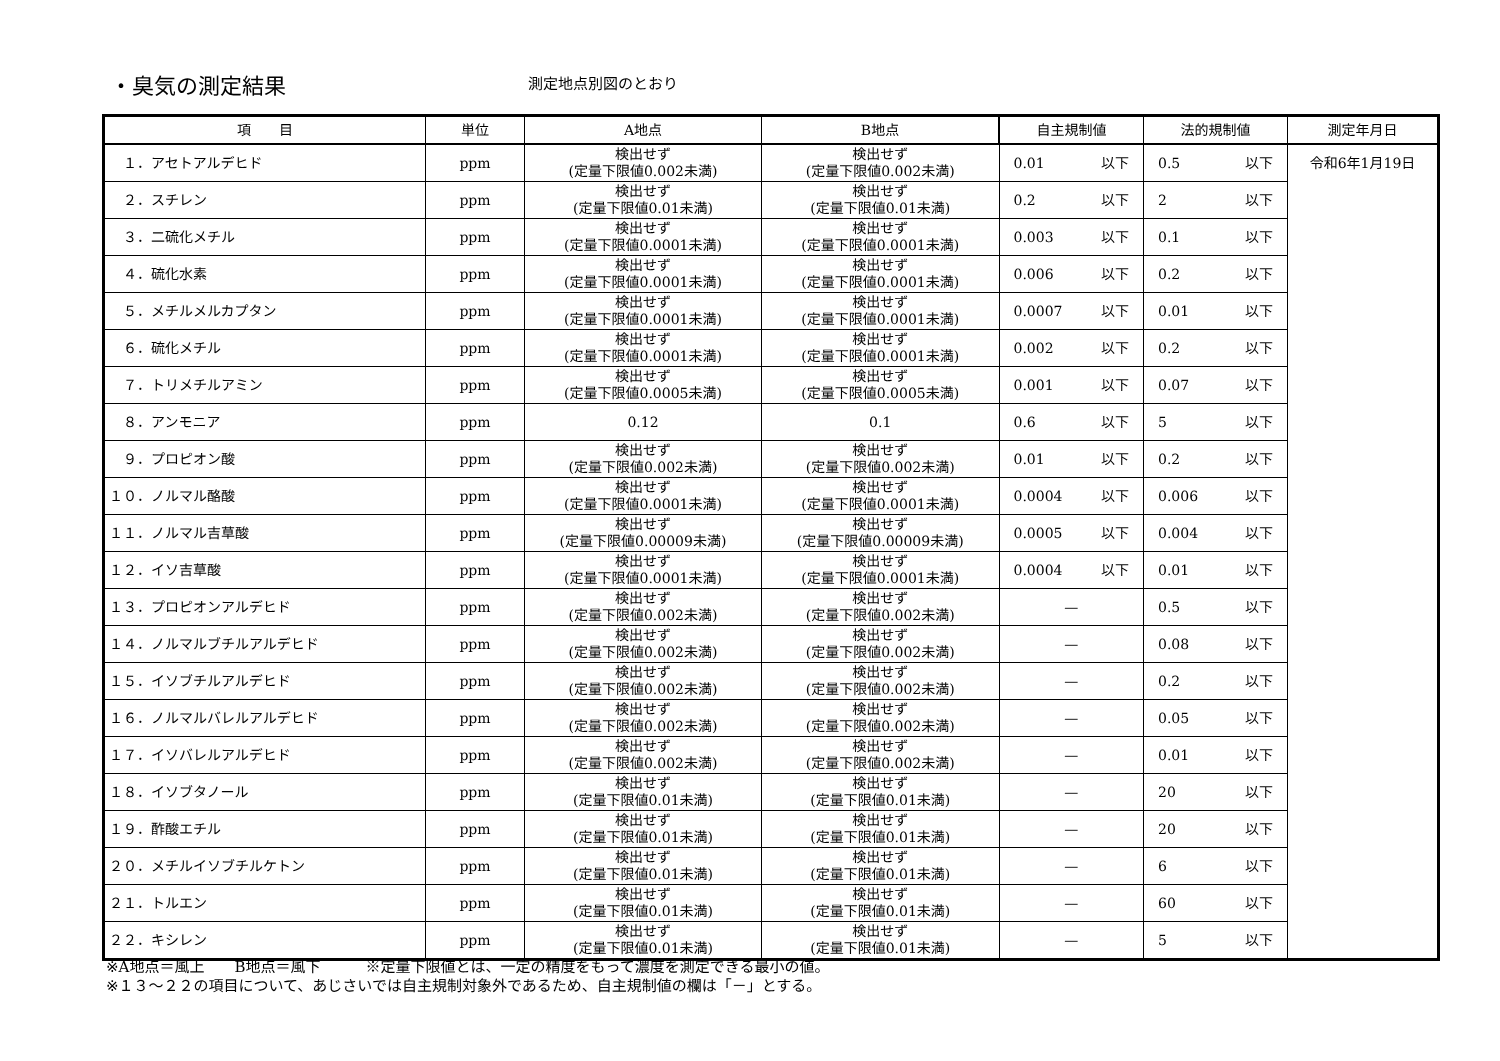・臭気の測定結果 測定地点別図のとおり
| 項 目 | 単位 | A地点 | B地点 | 自主規制値 | 法的規制値 | 測定年月日 |
| --- | --- | --- | --- | --- | --- | --- |
| １．アセトアルデヒド | ppm | 検出せず (定量下限値0.002未満) | 検出せず (定量下限値0.002未満) | 0.01 以下 | 0.5 以下 | 令和6年1月19日 |
| ２．スチレン | ppm | 検出せず (定量下限値0.01未満) | 検出せず (定量下限値0.01未満) | 0.2 以下 | 2 以下 | |
| ３．二硫化メチル | ppm | 検出せず (定量下限値0.0001未満) | 検出せず (定量下限値0.0001未満) | 0.003 以下 | 0.1 以下 | |
| ４．硫化水素 | ppm | 検出せず (定量下限値0.0001未満) | 検出せず (定量下限値0.0001未満) | 0.006 以下 | 0.2 以下 | |
| ５．メチルメルカプタン | ppm | 検出せず (定量下限値0.0001未満) | 検出せず (定量下限値0.0001未満) | 0.0007 以下 | 0.01 以下 | |
| ６．硫化メチル | ppm | 検出せず (定量下限値0.0001未満) | 検出せず (定量下限値0.0001未満) | 0.002 以下 | 0.2 以下 | |
| ７．トリメチルアミン | ppm | 検出せず (定量下限値0.0005未満) | 検出せず (定量下限値0.0005未満) | 0.001 以下 | 0.07 以下 | |
| ８．アンモニア | ppm | 0.12 | 0.1 | 0.6 以下 | 5 以下 | |
| ９．プロピオン酸 | ppm | 検出せず (定量下限値0.002未満) | 検出せず (定量下限値0.002未満) | 0.01 以下 | 0.2 以下 | |
| １０．ノルマル酪酸 | ppm | 検出せず (定量下限値0.0001未満) | 検出せず (定量下限値0.0001未満) | 0.0004 以下 | 0.006 以下 | |
| １１．ノルマル吉草酸 | ppm | 検出せず (定量下限値0.00009未満) | 検出せず (定量下限値0.00009未満) | 0.0005 以下 | 0.004 以下 | |
| １２．イソ吉草酸 | ppm | 検出せず (定量下限値0.0001未満) | 検出せず (定量下限値0.0001未満) | 0.0004 以下 | 0.01 以下 | |
| １３．プロピオンアルデヒド | ppm | 検出せず (定量下限値0.002未満) | 検出せず (定量下限値0.002未満) | — | 0.5 以下 | |
| １４．ノルマルブチルアルデヒド | ppm | 検出せず (定量下限値0.002未満) | 検出せず (定量下限値0.002未満) | — | 0.08 以下 | |
| １５．イソブチルアルデヒド | ppm | 検出せず (定量下限値0.002未満) | 検出せず (定量下限値0.002未満) | — | 0.2 以下 | |
| １６．ノルマルバレルアルデヒド | ppm | 検出せず (定量下限値0.002未満) | 検出せず (定量下限値0.002未満) | — | 0.05 以下 | |
| １７．イソバレルアルデヒド | ppm | 検出せず (定量下限値0.002未満) | 検出せず (定量下限値0.002未満) | — | 0.01 以下 | |
| １８．イソブタノール | ppm | 検出せず (定量下限値0.01未満) | 検出せず (定量下限値0.01未満) | — | 20 以下 | |
| １９．酢酸エチル | ppm | 検出せず (定量下限値0.01未満) | 検出せず (定量下限値0.01未満) | — | 20 以下 | |
| ２０．メチルイソブチルケトン | ppm | 検出せず (定量下限値0.01未満) | 検出せず (定量下限値0.01未満) | — | 6 以下 | |
| ２１．トルエン | ppm | 検出せず (定量下限値0.01未満) | 検出せず (定量下限値0.01未満) | — | 60 以下 | |
| ２２．キシレン | ppm | 検出せず (定量下限値0.01未満) | 検出せず (定量下限値0.01未満) | — | 5 以下 | |
※A地点＝風上　　B地点＝風下　　　※定量下限値とは、一定の精度をもって濃度を測定できる最小の値。
※１３～２２の項目について、あじさいでは自主規制対象外であるため、自主規制値の欄は「－」とする。